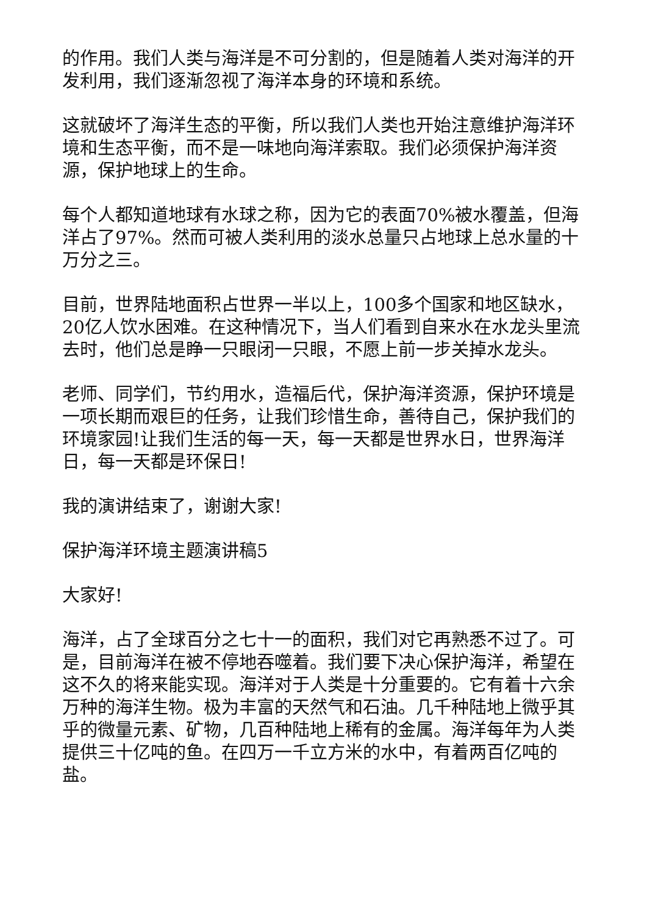的作用。我们人类与海洋是不可分割的，但是随着人类对海洋的开发利用，我们逐渐忽视了海洋本身的环境和系统。
这就破坏了海洋生态的平衡，所以我们人类也开始注意维护海洋环境和生态平衡，而不是一味地向海洋索取。我们必须保护海洋资源，保护地球上的生命。
每个人都知道地球有水球之称，因为它的表面70%被水覆盖，但海洋占了97%。然而可被人类利用的淡水总量只占地球上总水量的十万分之三。
目前，世界陆地面积占世界一半以上，100多个国家和地区缺水，20亿人饮水困难。在这种情况下，当人们看到自来水在水龙头里流去时，他们总是睁一只眼闭一只眼，不愿上前一步关掉水龙头。
老师、同学们，节约用水，造福后代，保护海洋资源，保护环境是一项长期而艰巨的任务，让我们珍惜生命，善待自己，保护我们的环境家园!让我们生活的每一天，每一天都是世界水日，世界海洋日，每一天都是环保日!
我的演讲结束了，谢谢大家!
保护海洋环境主题演讲稿5
大家好!
海洋，占了全球百分之七十一的面积，我们对它再熟悉不过了。可是，目前海洋在被不停地吞噬着。我们要下决心保护海洋，希望在这不久的将来能实现。海洋对于人类是十分重要的。它有着十六余万种的海洋生物。极为丰富的天然气和石油。几千种陆地上微乎其乎的微量元素、矿物，几百种陆地上稀有的金属。海洋每年为人类提供三十亿吨的鱼。在四万一千立方米的水中，有着两百亿吨的盐。